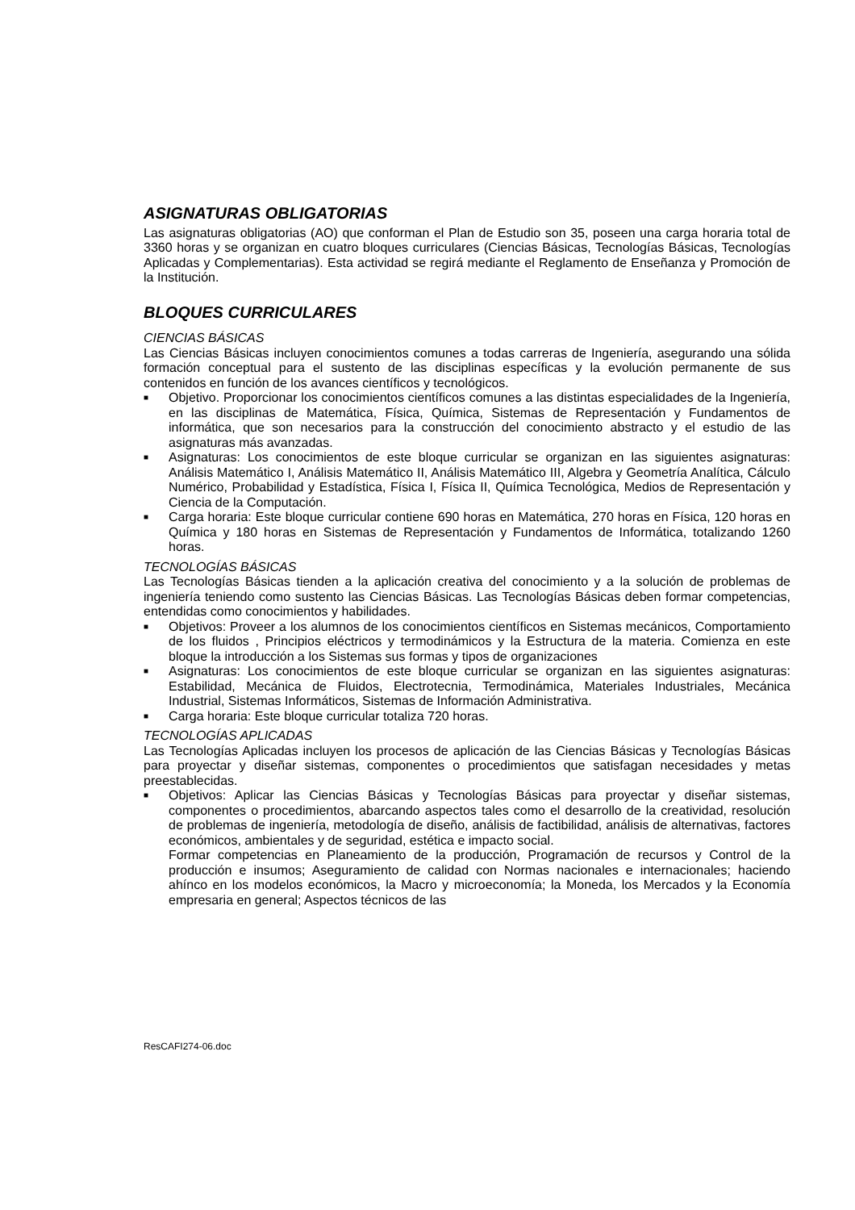ASIGNATURAS OBLIGATORIAS
Las asignaturas obligatorias (AO) que conforman el Plan de Estudio son 35, poseen una carga horaria total de 3360 horas y se organizan en cuatro bloques curriculares (Ciencias Básicas, Tecnologías Básicas, Tecnologías Aplicadas y Complementarias). Esta actividad se regirá mediante el Reglamento de Enseñanza y Promoción de la Institución.
BLOQUES CURRICULARES
CIENCIAS BÁSICAS
Las Ciencias Básicas incluyen conocimientos comunes a todas carreras de Ingeniería, asegurando una sólida formación conceptual para el sustento de las disciplinas específicas y la evolución permanente de sus contenidos en función de los avances científicos y tecnológicos.
■ Objetivo. Proporcionar los conocimientos científicos comunes a las distintas especialidades de la Ingeniería, en las disciplinas de Matemática, Física, Química, Sistemas de Representación y Fundamentos de informática, que son necesarios para la construcción del conocimiento abstracto y el estudio de las asignaturas más avanzadas.
■ Asignaturas: Los conocimientos de este bloque curricular se organizan en las siguientes asignaturas: Análisis Matemático I, Análisis Matemático II, Análisis Matemático III, Algebra y Geometría Analítica, Cálculo Numérico, Probabilidad y Estadística, Física I, Física II, Química Tecnológica, Medios de Representación y Ciencia de la Computación.
■ Carga horaria: Este bloque curricular contiene 690 horas en Matemática, 270 horas en Física, 120 horas en Química y 180 horas en Sistemas de Representación y Fundamentos de Informática, totalizando 1260 horas.
TECNOLOGÍAS BÁSICAS
Las Tecnologías Básicas tienden a la aplicación creativa del conocimiento y a la solución de problemas de ingeniería teniendo como sustento las Ciencias Básicas. Las Tecnologías Básicas deben formar competencias, entendidas como conocimientos y habilidades.
■ Objetivos: Proveer a los alumnos de los conocimientos científicos en Sistemas mecánicos, Comportamiento de los fluidos , Principios eléctricos y termodinámicos y la Estructura de la materia. Comienza en este bloque la introducción a los Sistemas sus formas y tipos de organizaciones
■ Asignaturas: Los conocimientos de este bloque curricular se organizan en las siguientes asignaturas: Estabilidad, Mecánica de Fluidos, Electrotecnia, Termodinámica, Materiales Industriales, Mecánica Industrial, Sistemas Informáticos, Sistemas de Información Administrativa.
■ Carga horaria: Este bloque curricular totaliza 720 horas.
TECNOLOGÍAS APLICADAS
Las Tecnologías Aplicadas incluyen los procesos de aplicación de las Ciencias Básicas y Tecnologías Básicas para proyectar y diseñar sistemas, componentes o procedimientos que satisfagan necesidades y metas preestablecidas.
■ Objetivos: Aplicar las Ciencias Básicas y Tecnologías Básicas para proyectar y diseñar sistemas, componentes o procedimientos, abarcando aspectos tales como el desarrollo de la creatividad, resolución de problemas de ingeniería, metodología de diseño, análisis de factibilidad, análisis de alternativas, factores económicos, ambientales y de seguridad, estética e impacto social.
Formar competencias en Planeamiento de la producción, Programación de recursos y Control de la producción e insumos; Aseguramiento de calidad con Normas nacionales e internacionales; haciendo ahínco en los modelos económicos, la Macro y microeconomía; la Moneda, los Mercados y la Economía empresaria en general; Aspectos técnicos de las
ResCAFI274-06.doc